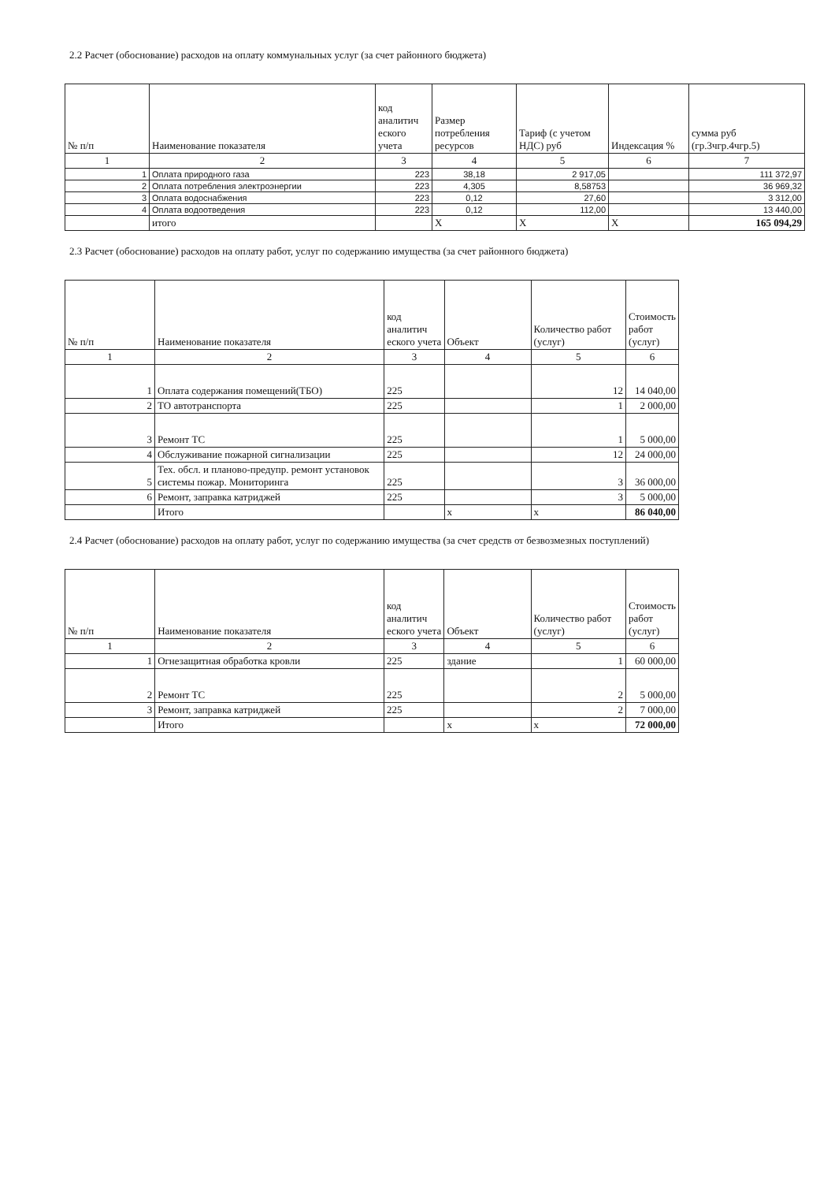2.2 Расчет (обоснование) расходов на оплату коммунальных услуг (за счет районного бюджета)
| № п/п | Наименование показателя | код аналитич еского учета | Размер потребления ресурсов | Тариф (с учетом НДС) руб | Индексация % | сумма руб (гр.3чгр.4чгр.5) |
| --- | --- | --- | --- | --- | --- | --- |
| 1 | 2 | 3 | 4 | 5 | 6 | 7 |
| 1 | Оплата природного газа | 223 | 38,18 | 2 917,05 | | 111 372,97 |
| 2 | Оплата потребления электроэнергии | 223 | 4,305 | 8,58753 | | 36 969,32 |
| 3 | Оплата водоснабжения | 223 | 0,12 | 27,60 | | 3 312,00 |
| 4 | Оплата водоотведения | 223 | 0,12 | 112,00 | | 13 440,00 |
| | итого | | X | X | X | 165 094,29 |
2.3 Расчет (обоснование) расходов на оплату работ, услуг по содержанию имущества (за счет районного бюджета)
| № п/п | Наименование показателя | код аналитич еского учета | Объект | Количество работ (услуг) | Стоимость работ (услуг) |
| --- | --- | --- | --- | --- | --- |
| 1 | 2 | 3 | 4 | 5 | 6 |
| 1 | Оплата содержания помещений(ТБО) | 225 | | 12 | 14 040,00 |
| 2 | ТО автотранспорта | 225 | | 1 | 2 000,00 |
| 3 | Ремонт ТС | 225 | | 1 | 5 000,00 |
| 4 | Обслуживание пожарной сигнализации | 225 | | 12 | 24 000,00 |
| 5 | Тех. обсл. и планово-предупр. ремонт установок системы пожар. Мониторинга | 225 | | 3 | 36 000,00 |
| 6 | Ремонт, заправка катриджей | 225 | | 3 | 5 000,00 |
| | Итого | | x | x | 86 040,00 |
2.4 Расчет (обоснование) расходов на оплату работ, услуг по содержанию имущества (за счет средств от безвозмезных поступлений)
| № п/п | Наименование показателя | код аналитич еского учета | Объект | Количество работ (услуг) | Стоимость работ (услуг) |
| --- | --- | --- | --- | --- | --- |
| 1 | 2 | 3 | 4 | 5 | 6 |
| 1 | Огнезащитная обработка кровли | 225 | здание | 1 | 60 000,00 |
| 2 | Ремонт ТС | 225 | | 2 | 5 000,00 |
| 3 | Ремонт, заправка катриджей | 225 | | 2 | 7 000,00 |
| | Итого | | x | x | 72 000,00 |